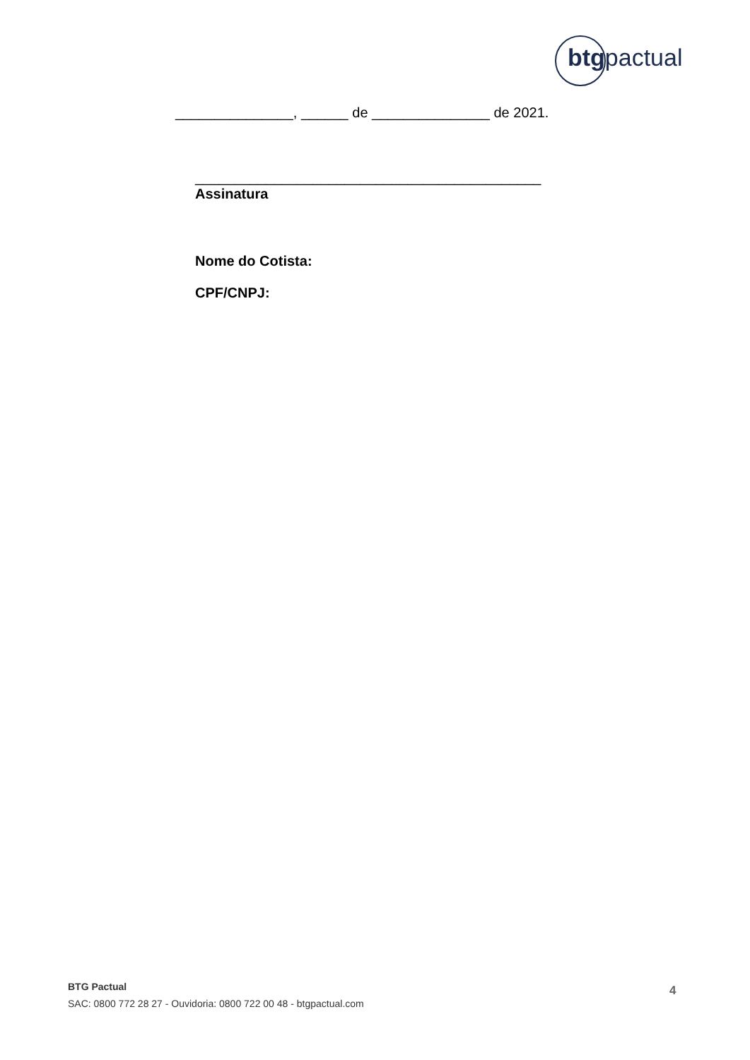btgpactual
_______________, ______ de _______________ de 2021.
____________________________________________
Assinatura
Nome do Cotista:
CPF/CNPJ:
BTG Pactual
SAC: 0800 772 28 27 - Ouvidoria: 0800 722 00 48 - btgpactual.com
4